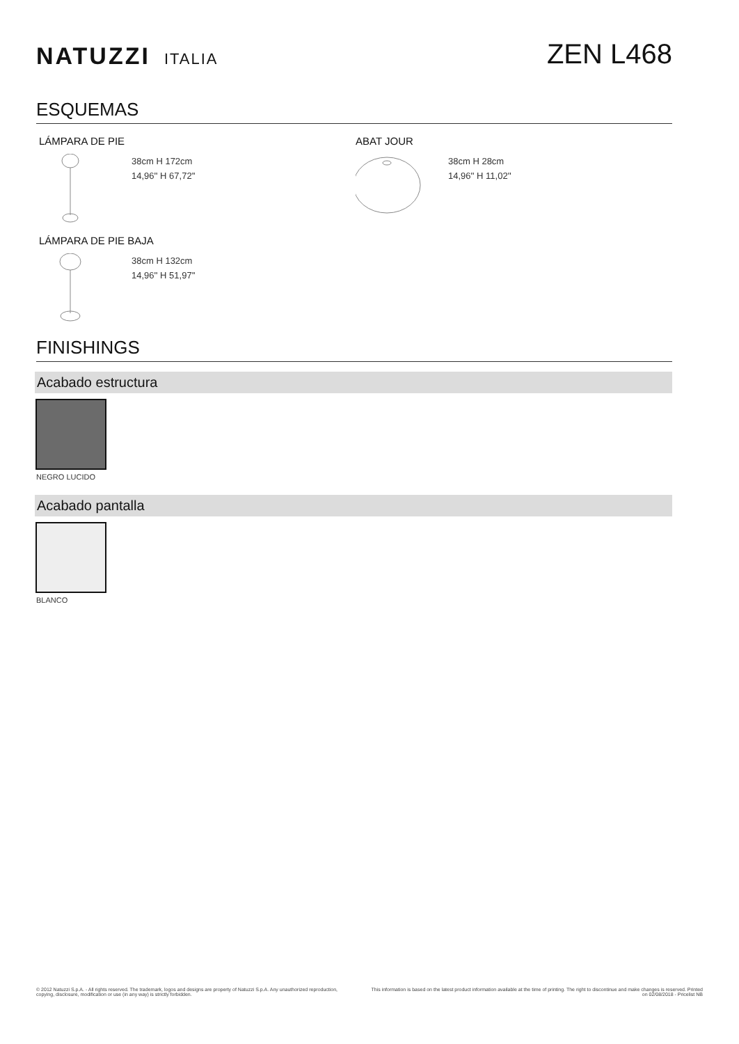NATUZZI ITALIA
ZEN L468
ESQUEMAS
LÁMPARA DE PIE
38cm H 172cm
14,96'' H 67,72''
LÁMPARA DE PIE BAJA
38cm H 132cm
14,96'' H 51,97''
ABAT JOUR
38cm H 28cm
14,96'' H 11,02''
FINISHINGS
Acabado estructura
NEGRO LUCIDO
Acabado pantalla
BLANCO
© 2012 Natuzzi S.p.A. - All rights reserved. The trademark, logos and designs are property of Natuzzi S.p.A. Any unauthorized reproduction, copying, disclosure, modification or use (in any way) is strictly forbidden.
This information is based on the latest product information available at the time of printing. The right to discontinue and make changes is reserved. Printed on 02/08/2018 - Pricelist NB